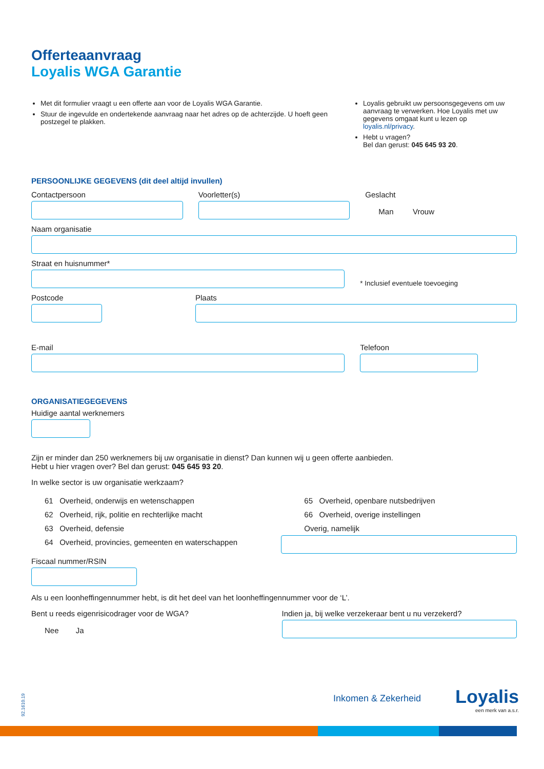Offerteaanvraag
Loyalis WGA Garantie
Met dit formulier vraagt u een offerte aan voor de Loyalis WGA Garantie.
Stuur de ingevulde en ondertekende aanvraag naar het adres op de achterzijde. U hoeft geen postzegel te plakken.
Loyalis gebruikt uw persoonsgegevens om uw aanvraag te verwerken. Hoe Loyalis met uw gegevens omgaat kunt u lezen op loyalis.nl/privacy.
Hebt u vragen?
Bel dan gerust: 045 645 93 20.
PERSOONLIJKE GEGEVENS (dit deel altijd invullen)
Contactpersoon Voorletter(s) Geslacht
Man Vrouw
Naam organisatie
Straat en huisnummer*
* Inclusief eventuele toevoeging
Postcode Plaats
E-mail Telefoon
ORGANISATIEGEGEVENS
Huidige aantal werknemers
Zijn er minder dan 250 werknemers bij uw organisatie in dienst? Dan kunnen wij u geen offerte aanbieden.
Hebt u hier vragen over? Bel dan gerust: 045 645 93 20.
In welke sector is uw organisatie werkzaam?
61 Overheid, onderwijs en wetenschappen
62 Overheid, rijk, politie en rechterlijke macht
63 Overheid, defensie
64 Overheid, provincies, gemeenten en waterschappen
65 Overheid, openbare nutsbedrijven
66 Overheid, overige instellingen
Overig, namelijk
Fiscaal nummer/RSIN
Als u een loonheffingennummer hebt, is dit het deel van het loonheffingennummer voor de ‘L’.
Bent u reeds eigenrisicodrager voor de WGA?
Nee Ja
Indien ja, bij welke verzekeraar bent u nu verzekerd?
92.1610.19
Inkomen & Zekerheid Loyalis
een merk van a.s.r.